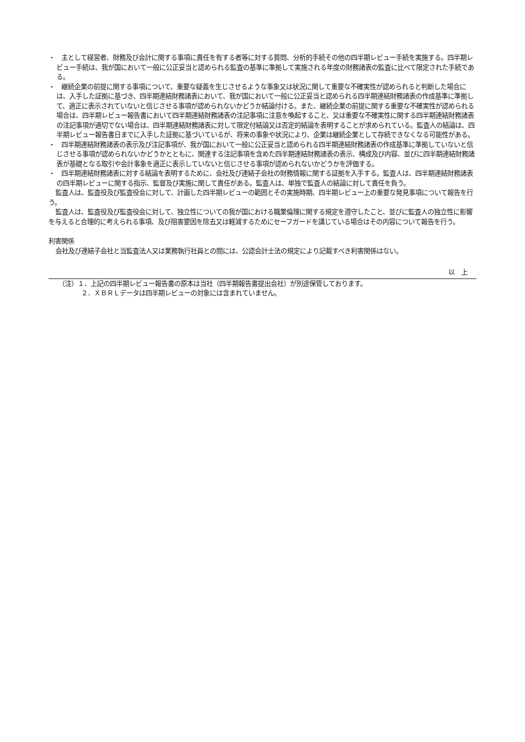・　主として経営者、財務及び会計に関する事項に責任を有する者等に対する質問、分析的手続その他の四半期レビュー手続を実施する。四半期レビュー手続は、我が国において一般に公正妥当と認められる監査の基準に準拠して実施される年度の財務諸表の監査に比べて限定された手続である。
・　継続企業の前提に関する事項について、重要な疑義を生じさせるような事象又は状況に関して重要な不確実性が認められると判断した場合には、入手した証拠に基づき、四半期連結財務諸表において、我が国において一般に公正妥当と認められる四半期連結財務諸表の作成基準に準拠して、適正に表示されていないと信じさせる事項が認められないかどうか結論付ける。また、継続企業の前提に関する重要な不確実性が認められる場合は、四半期レビュー報告書において四半期連結財務諸表の注記事項に注意を喚起すること、又は重要な不確実性に関する四半期連結財務諸表の注記事項が適切でない場合は、四半期連結財務諸表に対して限定付結論又は否定的結論を表明することが求められている。監査人の結論は、四半期レビュー報告書日までに入手した証拠に基づいているが、将来の事象や状況により、企業は継続企業として存続できなくなる可能性がある。
・　四半期連結財務諸表の表示及び注記事項が、我が国において一般に公正妥当と認められる四半期連結財務諸表の作成基準に準拠していないと信じさせる事項が認められないかどうかとともに、関連する注記事項を含めた四半期連結財務諸表の表示、構成及び内容、並びに四半期連結財務諸表が基礎となる取引や会計事象を適正に表示していないと信じさせる事項が認められないかどうかを評価する。
・　四半期連結財務諸表に対する結論を表明するために、会社及び連結子会社の財務情報に関する証拠を入手する。監査人は、四半期連結財務諸表の四半期レビューに関する指示、監督及び実施に関して責任がある。監査人は、単独で監査人の結論に対して責任を負う。
監査人は、監査役及び監査役会に対して、計画した四半期レビューの範囲とその実施時期、四半期レビュー上の重要な発見事項について報告を行う。
監査人は、監査役及び監査役会に対して、独立性についての我が国における職業倫理に関する規定を遵守したこと、並びに監査人の独立性に影響を与えると合理的に考えられる事項、及び阻害要因を除去又は軽減するためにセーフガードを講じている場合はその内容について報告を行う。
利害関係
会社及び連結子会社と当監査法人又は業務執行社員との間には、公認会計士法の規定により記載すべき利害関係はない。
以　上
（注）１．上記の四半期レビュー報告書の原本は当社（四半期報告書提出会社）が別途保管しております。
２．ＸＢＲＬデータは四半期レビューの対象には含まれていません。